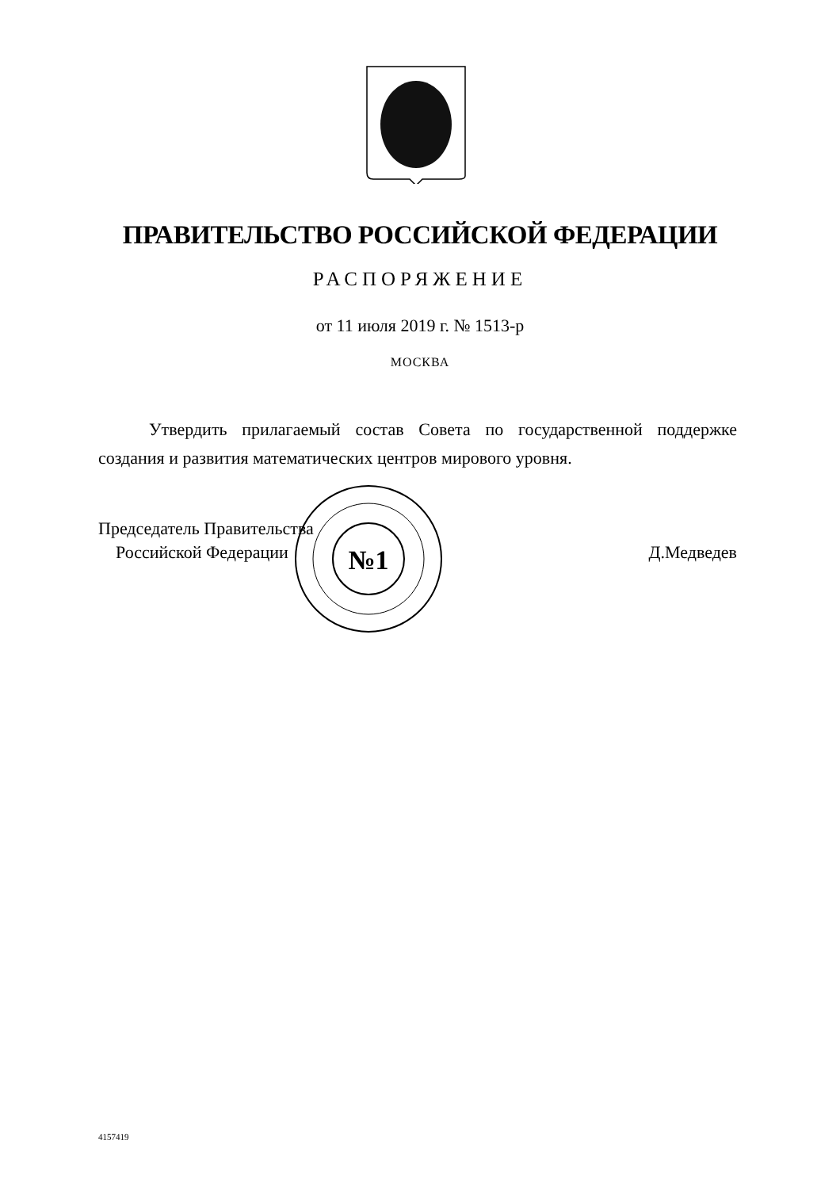ПРАВИТЕЛЬСТВО РОССИЙСКОЙ ФЕДЕРАЦИИ
РАСПОРЯЖЕНИЕ
от 11 июля 2019 г. № 1513-р
МОСКВА
Утвердить прилагаемый состав Совета по государственной поддержке создания и развития математических центров мирового уровня.
Председатель Правительства
Российской Федерации
Д.Медведев
№1
4157419